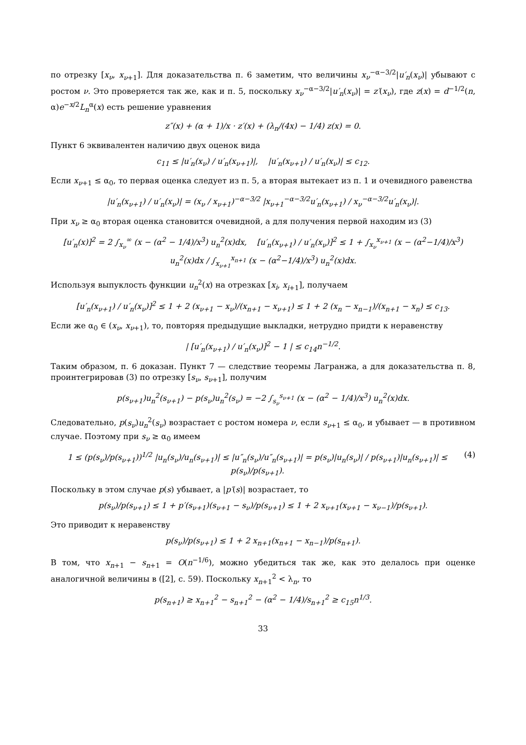по отрезку [x<sub>ν</sub>, x<sub>ν+1</sub>]. Для доказательства п. 6 заметим, что величины x<sub>ν</sub><sup>−α−3/2</sup>|u′<sub>n</sub>(x<sub>ν</sub>)| убывают с ростом ν. Это проверяется так же, как и п. 5, поскольку x<sub>ν</sub><sup>−α−3/2</sup>|u′<sub>n</sub>(x<sub>ν</sub>)| = z′(x<sub>ν</sub>), где z(x) = d<sup>−1/2</sup>(n, α)e<sup>−x/2</sup>L<sub>n</sub><sup>α</sup>(x) есть решение уравнения
z″(x) + (α + 1)/x · z′(x) + (λ<sub>n</sub>/(4x) − 1/4) z(x) = 0.
Пункт 6 эквивалентен наличию двух оценок вида
c<sub>11</sub> ≤ |u′<sub>n</sub>(x<sub>ν</sub>) / u′<sub>n</sub>(x<sub>ν+1</sub>)|, |u′<sub>n</sub>(x<sub>ν+1</sub>) / u′<sub>n</sub>(x<sub>ν</sub>)| ≤ c<sub>12</sub>.
Если x<sub>ν+1</sub> ≤ α<sub>0</sub>, то первая оценка следует из п. 5, а вторая вытекает из п. 1 и очевидного равенства
|u′<sub>n</sub>(x<sub>ν+1</sub>) / u′<sub>n</sub>(x<sub>ν</sub>)| = (x<sub>ν</sub> / x<sub>ν+1</sub>)<sup>−α−3/2</sup> |x<sub>ν+1</sub><sup>−α−3/2</sup>u′<sub>n</sub>(x<sub>ν+1</sub>) / x<sub>ν</sub><sup>−α−3/2</sup>u′<sub>n</sub>(x<sub>ν</sub>)|.
При x<sub>ν</sub> ≥ α<sub>0</sub> вторая оценка становится очевидной, а для получения первой находим из (3)
[u′<sub>n</sub>(x)]<sup>2</sup> = 2 ∫<sub>x<sub>ν</sub></sub><sup>∞</sup> (x − (α<sup>2</sup> − 1/4)/x<sup>3</sup>) u<sub>n</sub><sup>2</sup>(x)dx, [u′<sub>n</sub>(x<sub>ν+1</sub>) / u′<sub>n</sub>(x<sub>ν</sub>)]<sup>2</sup> ≤ 1 + ∫<sub>x<sub>ν</sub></sub><sup>x<sub>ν+1</sub></sup> (x − (α<sup>2</sup>−1/4)/x<sup>3</sup>) u<sub>n</sub><sup>2</sup>(x)dx / ∫<sub>x<sub>ν+1</sub></sub><sup>x<sub>n+1</sub></sup> (x − (α<sup>2</sup>−1/4)/x<sup>3</sup>) u<sub>n</sub><sup>2</sup>(x)dx.
Используя выпуклость функции u<sub>n</sub><sup>2</sup>(x) на отрезках [x<sub>i</sub>, x<sub>i+1</sub>], получаем
[u′<sub>n</sub>(x<sub>ν+1</sub>) / u′<sub>n</sub>(x<sub>ν</sub>)]<sup>2</sup> ≤ 1 + 2 (x<sub>ν+1</sub> − x<sub>ν</sub>)/(x<sub>n+1</sub> − x<sub>ν+1</sub>) ≤ 1 + 2 (x<sub>n</sub> − x<sub>n−1</sub>)/(x<sub>n+1</sub> − x<sub>n</sub>) ≤ c<sub>13</sub>.
Если же α<sub>0</sub> ∈ (x<sub>ν</sub>, x<sub>ν+1</sub>), то, повторяя предыдущие выкладки, нетрудно придти к неравенству
| [u′<sub>n</sub>(x<sub>ν+1</sub>) / u′<sub>n</sub>(x<sub>ν</sub>)]<sup>2</sup> − 1 | ≤ c<sub>14</sub>n<sup>−1/2</sup>.
Таким образом, п. 6 доказан. Пункт 7 — следствие теоремы Лагранжа, а для доказательства п. 8, проинтегрировав (3) по отрезку [s<sub>ν</sub>, s<sub>ν+1</sub>], получим
p(s<sub>ν+1</sub>)u<sub>n</sub><sup>2</sup>(s<sub>ν+1</sub>) − p(s<sub>ν</sub>)u<sub>n</sub><sup>2</sup>(s<sub>ν</sub>) = −2 ∫<sub>s<sub>ν</sub></sub><sup>s<sub>ν+1</sub></sup> (x − (α<sup>2</sup> − 1/4)/x<sup>3</sup>) u<sub>n</sub><sup>2</sup>(x)dx.
Следовательно, p(s<sub>ν</sub>)u<sub>n</sub><sup>2</sup>(s<sub>ν</sub>) возрастает с ростом номера ν, если s<sub>ν+1</sub> ≤ α<sub>0</sub>, и убывает — в противном случае. Поэтому при s<sub>ν</sub> ≥ α<sub>0</sub> имеем
1 ≤ (p(s<sub>ν</sub>)/p(s<sub>ν+1</sub>))<sup>1/2</sup> |u<sub>n</sub>(s<sub>ν</sub>)/u<sub>n</sub>(s<sub>ν+1</sub>)| ≤ |u″<sub>n</sub>(s<sub>ν</sub>)/u″<sub>n</sub>(s<sub>ν+1</sub>)| = p(s<sub>ν</sub>)|u<sub>n</sub>(s<sub>ν</sub>)| / p(s<sub>ν+1</sub>)|u<sub>n</sub>(s<sub>ν+1</sub>)| ≤ p(s<sub>ν</sub>)/p(s<sub>ν+1</sub>). (4)
Поскольку в этом случае p(s) убывает, а |p′(s)| возрастает, то
p(s<sub>ν</sub>)/p(s<sub>ν+1</sub>) ≤ 1 + p′(s<sub>ν+1</sub>)(s<sub>ν+1</sub> − s<sub>ν</sub>)/p(s<sub>ν+1</sub>) ≤ 1 + 2 x<sub>ν+1</sub>(x<sub>ν+1</sub> − x<sub>ν−1</sub>)/p(s<sub>ν+1</sub>).
Это приводит к неравенству
p(s<sub>ν</sub>)/p(s<sub>ν+1</sub>) ≤ 1 + 2 x<sub>n+1</sub>(x<sub>n+1</sub> − x<sub>n−1</sub>)/p(s<sub>n+1</sub>).
В том, что x<sub>n+1</sub> − s<sub>n+1</sub> = O(n<sup>−1/6</sup>), можно убедиться так же, как это делалось при оценке аналогичной величины в ([2], с. 59). Поскольку x<sub>n+1</sub><sup>2</sup> < λ<sub>n</sub>, то
p(s<sub>n+1</sub>) ≥ x<sub>n+1</sub><sup>2</sup> − s<sub>n+1</sub><sup>2</sup> − (α<sup>2</sup> − 1/4)/s<sub>n+1</sub><sup>2</sup> ≥ c<sub>15</sub>n<sup>1/3</sup>.
33